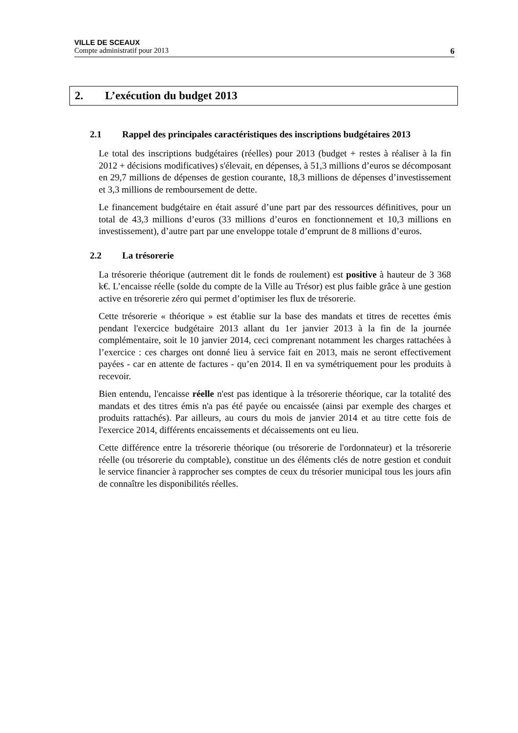VILLE DE SCEAUX
Compte administratif pour 2013 6
2. L’exécution du budget 2013
2.1 Rappel des principales caractéristiques des inscriptions budgétaires 2013
Le total des inscriptions budgétaires (réelles) pour 2013 (budget + restes à réaliser à la fin 2012 + décisions modificatives) s'élevait, en dépenses, à 51,3 millions d’euros se décomposant en 29,7 millions de dépenses de gestion courante, 18,3 millions de dépenses d’investissement et 3,3 millions de remboursement de dette.
Le financement budgétaire en était assuré d’une part par des ressources définitives, pour un total de 43,3 millions d’euros (33 millions d’euros en fonctionnement et 10,3 millions en investissement), d’autre part par une enveloppe totale d’emprunt de 8 millions d’euros.
2.2 La trésorerie
La trésorerie théorique (autrement dit le fonds de roulement) est positive à hauteur de 3 368 k€. L’encaisse réelle (solde du compte de la Ville au Trésor) est plus faible grâce à une gestion active en trésorerie zéro qui permet d’optimiser les flux de trésorerie.
Cette trésorerie « théorique » est établie sur la base des mandats et titres de recettes émis pendant l'exercice budgétaire 2013 allant du 1er janvier 2013 à la fin de la journée complémentaire, soit le 10 janvier 2014, ceci comprenant notamment les charges rattachées à l’exercice : ces charges ont donné lieu à service fait en 2013, mais ne seront effectivement payées - car en attente de factures - qu’en 2014. Il en va symétriquement pour les produits à recevoir.
Bien entendu, l'encaisse réelle n'est pas identique à la trésorerie théorique, car la totalité des mandats et des titres émis n'a pas été payée ou encaissée (ainsi par exemple des charges et produits rattachés). Par ailleurs, au cours du mois de janvier 2014 et au titre cette fois de l'exercice 2014, différents encaissements et décaissements ont eu lieu.
Cette différence entre la trésorerie théorique (ou trésorerie de l'ordonnateur) et la trésorerie réelle (ou trésorerie du comptable), constitue un des éléments clés de notre gestion et conduit le service financier à rapprocher ses comptes de ceux du trésorier municipal tous les jours afin de connaître les disponibilités réelles.